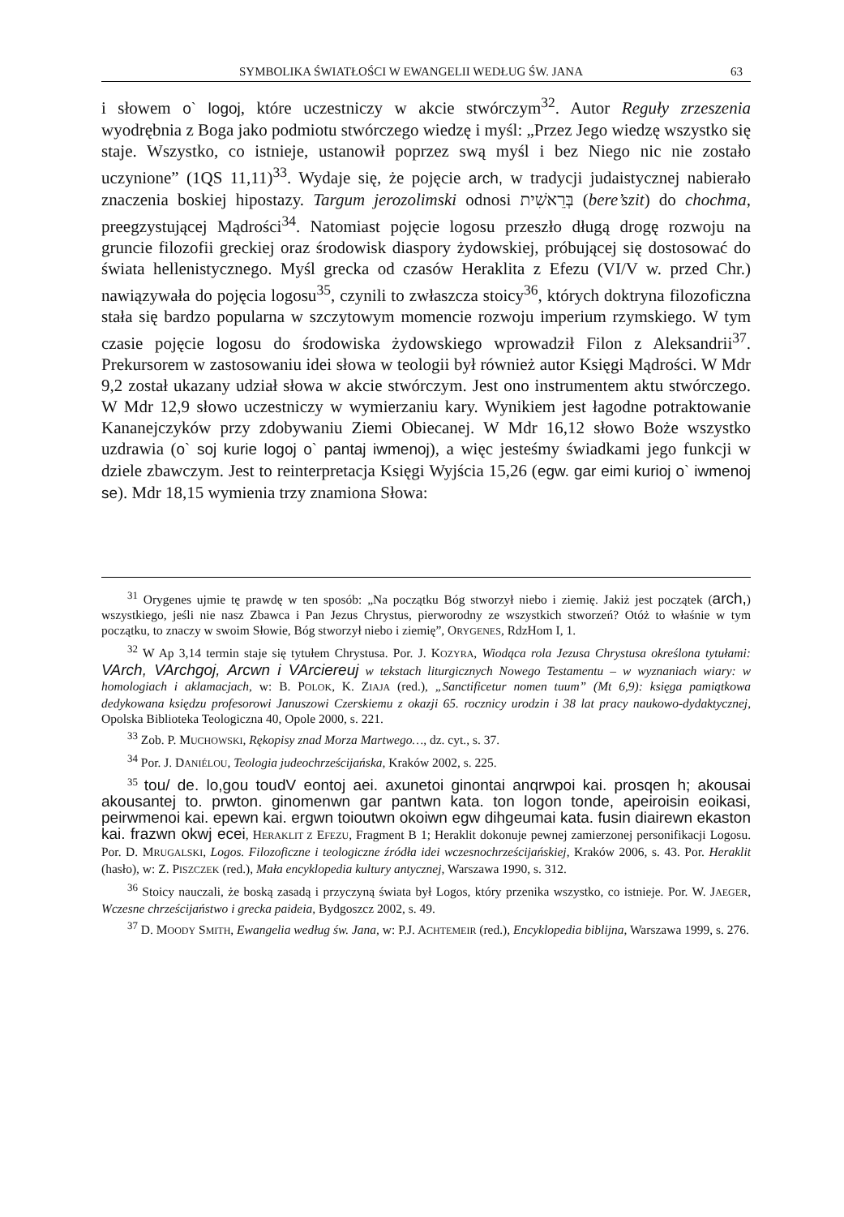SYMBOLIKA ŚWIATŁOŚCI W EWANGELII WEDŁUG ŚW. JANA 63
i słowem o` logoj, które uczestniczy w akcie stwórczym<sup>32</sup>. Autor Reguły zrzeszenia wyodrębnia z Boga jako podmiotu stwórczego wiedzę i myśl: „Przez Jego wiedzę wszystko się staje. Wszystko, co istnieje, ustanowił poprzez swą myśl i bez Niego nic nie zostało uczynione” (1QS 11,11)<sup>33</sup>. Wydaje się, że pojęcie arch, w tradycji judaistycznej nabierało znaczenia boskiej hipostazy. Targum jerozolimski odnosi בְּרֵאשִׁית (bere’szit) do chochma, preegzystującej Mądrości<sup>34</sup>. Natomiast pojęcie logosu przeszło długą drogę rozwoju na gruncie filozofii greckiej oraz środowisk diaspory żydowskiej, próbującej się dostosować do świata hellenistycznego. Myśl grecka od czasów Heraklita z Efezu (VI/V w. przed Chr.) nawiązywała do pojęcia logosu<sup>35</sup>, czynili to zwłaszcza stoicy<sup>36</sup>, których doktryna filozoficzna stała się bardzo popularna w szczytowym momencie rozwoju imperium rzymskiego. W tym czasie pojęcie logosu do środowiska żydowskiego wprowadził Filon z Aleksandrii<sup>37</sup>. Prekursorem w zastosowaniu idei słowa w teologii był również autor Księgi Mądrości. W Mdr 9,2 został ukazany udział słowa w akcie stwórczym. Jest ono instrumentem aktu stwórczego. W Mdr 12,9 słowo uczestniczy w wymierzaniu kary. Wynikiem jest łagodne potraktowanie Kananejczyków przy zdobywaniu Ziemi Obiecanej. W Mdr 16,12 słowo Boże wszystko uzdrawia (o` soj kurie logoj o` pantaj iwmenoj), a więc jesteśmy świadkami jego funkcji w dziele zbawczym. Jest to reinterpretacja Księgi Wyjścia 15,26 (egw. gar eimi kurioj o` iwmenoj se). Mdr 18,15 wymienia trzy znamiona Słowa:
<sup>31</sup> Orygenes ujmie tę prawdę w ten sposób: „Na początku Bóg stworzył niebo i ziemię. Jakiż jest początek (arch,) wszystkiego, jeśli nie nasz Zbawca i Pan Jezus Chrystus, pierworodny ze wszystkich stworzeń? Otóż to właśnie w tym początku, to znaczy w swoim Słowie, Bóg stworzył niebo i ziemię”, ORYGENES, RdzHom I, 1.
<sup>32</sup> W Ap 3,14 termin staje się tytułem Chrystusa. Por. J. KOZYRA, Wiodąca rola Jezusa Chrystusa określona tytułami: VArch, VArchgoj, Arcwn i VArciereuj w tekstach liturgicznych Nowego Testamentu – w wyznaniach wiary: w homologiach i aklamacjach, w: B. POLOK, K. ZIAJA (red.), „Sanctificetur nomen tuum” (Mt 6,9): księga pamiątkowa dedykowana księdzu profesorowi Januszowi Czerskiemu z okazji 65. rocznicy urodzin i 38 lat pracy naukowo-dydaktycznej, Opolska Biblioteka Teologiczna 40, Opole 2000, s. 221.
<sup>33</sup> Zob. P. MUCHOWSKI, Rękopisy znad Morza Martwego…, dz. cyt., s. 37.
<sup>34</sup> Por. J. DANIÉLOU, Teologia judeochrześcijańska, Kraków 2002, s. 225.
<sup>35</sup> tou/ de. lo,gou toudV eontoj aei. axunetoi ginontai anqrwpoi kai. prosqen h; akousai akousantej to. prwton. ginomenwn gar pantwn kata. ton logon tonde, apeiroisin eoikasi, peirwmenoi kai. epewn kai. ergwn toioutwn okoiwn egw dihgeumai kata. fusin diairewn ekaston kai. frazwn okwj ecei, HERAKLIT Z EFEZU, Fragment B 1; Heraklit dokonuje pewnej zamierzonej personifikacji Logosu. Por. D. MRUGALSKI, Logos. Filozoficzne i teologiczne źródła idei wczesnochrześcijańskiej, Kraków 2006, s. 43. Por. Heraklit (hasło), w: Z. PISZCZEK (red.), Mała encyklopedia kultury antycznej, Warszawa 1990, s. 312.
<sup>36</sup> Stoicy nauczali, że boską zasadą i przyczyną świata był Logos, który przenika wszystko, co istnieje. Por. W. JAEGER, Wczesne chrześcijaństwo i grecka paideia, Bydgoszcz 2002, s. 49.
<sup>37</sup> D. MOODY SMITH, Ewangelia według św. Jana, w: P.J. ACHTEMEIR (red.), Encyklopedia biblijna, Warszawa 1999, s. 276.